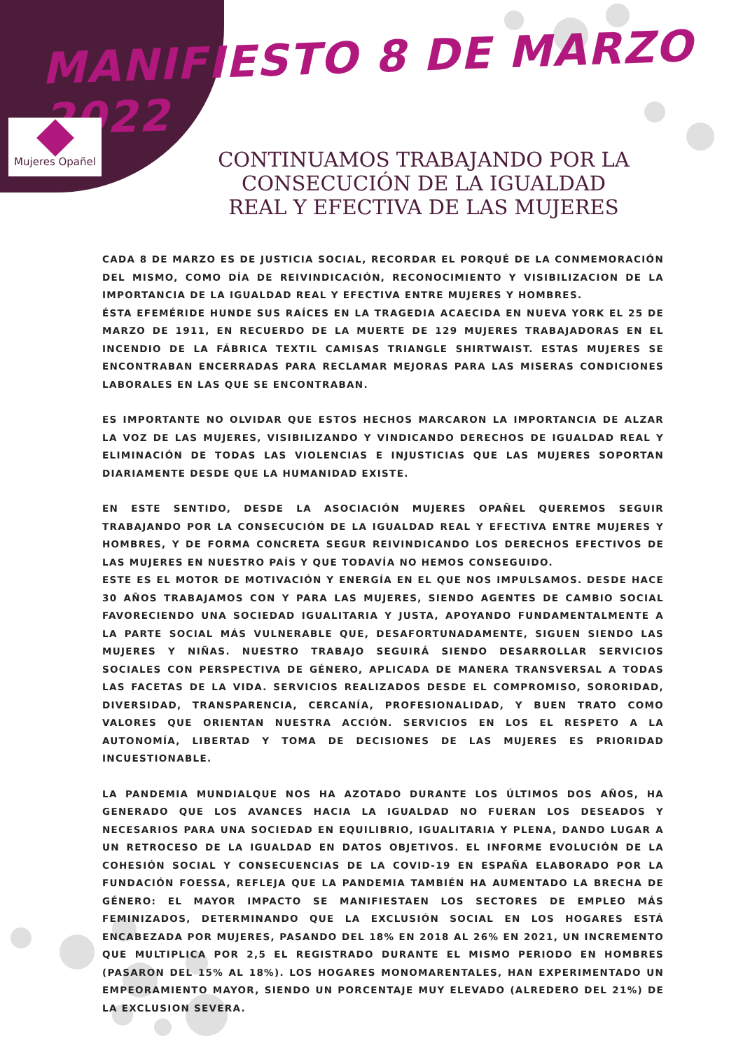MANIFIESTO 8 DE MARZO 2022
Mujeres Opañel
CONTINUAMOS TRABAJANDO POR LA CONSECUCIÓN DE LA IGUALDAD REAL Y EFECTIVA DE LAS MUJERES
CADA 8 DE MARZO ES DE JUSTICIA SOCIAL, RECORDAR EL PORQUÉ DE LA CONMEMORACIÓN DEL MISMO, COMO DÍA DE REIVINDICACIÓN, RECONOCIMIENTO Y VISIBILIZACION DE LA IMPORTANCIA DE LA IGUALDAD REAL Y EFECTIVA ENTRE MUJERES Y HOMBRES.
ÉSTA EFEMÉRIDE HUNDE SUS RAÍCES EN LA TRAGEDIA ACAECIDA EN NUEVA YORK EL 25 DE MARZO DE 1911, EN RECUERDO DE LA MUERTE DE 129 MUJERES TRABAJADORAS EN EL INCENDIO DE LA FÁBRICA TEXTIL CAMISAS TRIANGLE SHIRTWAIST. ESTAS MUJERES SE ENCONTRABAN ENCERRADAS PARA RECLAMAR MEJORAS PARA LAS MISERAS CONDICIONES LABORALES EN LAS QUE SE ENCONTRABAN.
ES IMPORTANTE NO OLVIDAR QUE ESTOS HECHOS MARCARON LA IMPORTANCIA DE ALZAR LA VOZ DE LAS MUJERES, VISIBILIZANDO Y VINDICANDO DERECHOS DE IGUALDAD REAL Y ELIMINACIÓN DE TODAS LAS VIOLENCIAS E INJUSTICIAS QUE LAS MUJERES SOPORTAN DIARIAMENTE DESDE QUE LA HUMANIDAD EXISTE.
EN ESTE SENTIDO, DESDE LA ASOCIACIÓN MUJERES OPAÑEL QUEREMOS SEGUIR TRABAJANDO POR LA CONSECUCIÓN DE LA IGUALDAD REAL Y EFECTIVA ENTRE MUJERES Y HOMBRES, Y DE FORMA CONCRETA SEGUR REIVINDICANDO LOS DERECHOS EFECTIVOS DE LAS MUJERES EN NUESTRO PAÍS Y QUE TODAVÍA NO HEMOS CONSEGUIDO.
ESTE ES EL MOTOR DE MOTIVACIÓN Y ENERGÍA EN EL QUE NOS IMPULSAMOS. DESDE HACE 30 AÑOS TRABAJAMOS CON Y PARA LAS MUJERES, SIENDO AGENTES DE CAMBIO SOCIAL FAVORECIENDO UNA SOCIEDAD IGUALITARIA Y JUSTA, APOYANDO FUNDAMENTALMENTE A LA PARTE SOCIAL MÁS VULNERABLE QUE, DESAFORTUNADAMENTE, SIGUEN SIENDO LAS MUJERES Y NIÑAS. NUESTRO TRABAJO SEGUIRÁ SIENDO DESARROLLAR SERVICIOS SOCIALES CON PERSPECTIVA DE GÉNERO, APLICADA DE MANERA TRANSVERSAL A TODAS LAS FACETAS DE LA VIDA. SERVICIOS REALIZADOS DESDE EL COMPROMISO, SORORIDAD, DIVERSIDAD, TRANSPARENCIA, CERCANÍA, PROFESIONALIDAD, Y BUEN TRATO COMO VALORES QUE ORIENTAN NUESTRA ACCIÓN. SERVICIOS EN LOS EL RESPETO A LA AUTONOMÍA, LIBERTAD Y TOMA DE DECISIONES DE LAS MUJERES ES PRIORIDAD INCUESTIONABLE.
LA PANDEMIA MUNDIALQUE NOS HA AZOTADO DURANTE LOS ÚLTIMOS DOS AÑOS, HA GENERADO QUE LOS AVANCES HACIA LA IGUALDAD NO FUERAN LOS DESEADOS Y NECESARIOS PARA UNA SOCIEDAD EN EQUILIBRIO, IGUALITARIA Y PLENA, DANDO LUGAR A UN RETROCESO DE LA IGUALDAD EN DATOS OBJETIVOS. EL INFORME EVOLUCIÓN DE LA COHESIÓN SOCIAL Y CONSECUENCIAS DE LA COVID-19 EN ESPAÑA ELABORADO POR LA FUNDACIÓN FOESSA, REFLEJA QUE LA PANDEMIA TAMBIÉN HA AUMENTADO LA BRECHA DE GÉNERO: EL MAYOR IMPACTO SE MANIFIESTAEN LOS SECTORES DE EMPLEO MÁS FEMINIZADOS, DETERMINANDO QUE LA EXCLUSIÓN SOCIAL EN LOS HOGARES ESTÁ ENCABEZADA POR MUJERES, PASANDO DEL 18% EN 2018 AL 26% EN 2021, UN INCREMENTO QUE MULTIPLICA POR 2,5 EL REGISTRADO DURANTE EL MISMO PERIODO EN HOMBRES (PASARON DEL 15% AL 18%). LOS HOGARES MONOMARENTALES, HAN EXPERIMENTADO UN EMPEORAMIENTO MAYOR, SIENDO UN PORCENTAJE MUY ELEVADO (ALREDERO DEL 21%) DE LA EXCLUSION SEVERA.